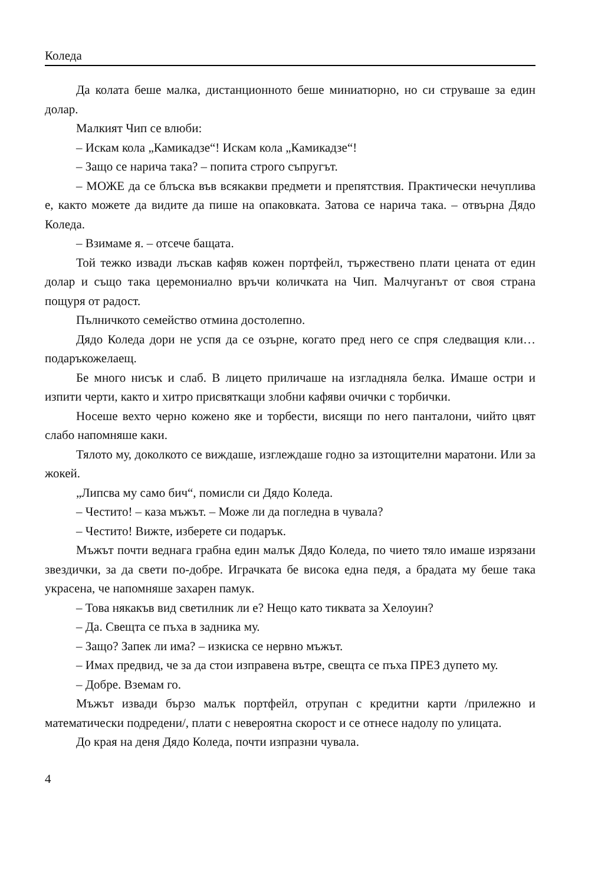Коледа
Да колата беше малка, дистанционното беше миниатюрно, но си струваше за един долар.
Малкият Чип се влюби:
– Искам кола „Камикадзе“! Искам кола „Камикадзе“!
– Защо се нарича така? – попита строго съпругът.
– МОЖЕ да се блъска във всякакви предмети и препятствия. Практически нечуплива е, както можете да видите да пише на опаковката. Затова се нарича така. – отвърна Дядо Коледа.
– Взимаме я. – отсече бащата.
Той тежко извади лъскав кафяв кожен портфейл, тържествено плати цената от един долар и също така церемониално връчи количката на Чип. Малчуганът от своя страна пощуря от радост.
Пълничкото семейство отмина достолепно.
Дядо Коледа дори не успя да се озърне, когато пред него се спря следващия кли… подаръкожелаещ.
Бе много нисък и слаб. В лицето приличаше на изгладняла белка. Имаше остри и изпити черти, както и хитро присвяткащи злобни кафяви очички с торбички.
Носеше вехто черно кожено яке и торбести, висящи по него панталони, чийто цвят слабо напомняше каки.
Тялото му, доколкото се виждаше, изглеждаше годно за изтощителни маратони. Или за жокей.
„Липсва му само бич“, помисли си Дядо Коледа.
– Честито! – каза мъжът. – Може ли да погледна в чувала?
– Честито! Вижте, изберете си подарък.
Мъжът почти веднага грабна един малък Дядо Коледа, по чието тяло имаше изрязани звездички, за да свети по-добре. Играчката бе висока една педя, а брадата му беше така украсена, че напомняше захарен памук.
– Това някакъв вид светилник ли е? Нещо като тиквата за Хелоуин?
– Да. Свещта се пъха в задника му.
– Защо? Запек ли има? – изкиска се нервно мъжът.
– Имах предвид, че за да стои изправена вътре, свещта се пъха ПРЕЗ дупето му.
– Добре. Вземам го.
Мъжът извади бързо малък портфейл, отрупан с кредитни карти /прилежно и математически подредени/, плати с невероятна скорост и се отнесе надолу по улицата.
До края на деня Дядо Коледа, почти изпразни чувала.
4